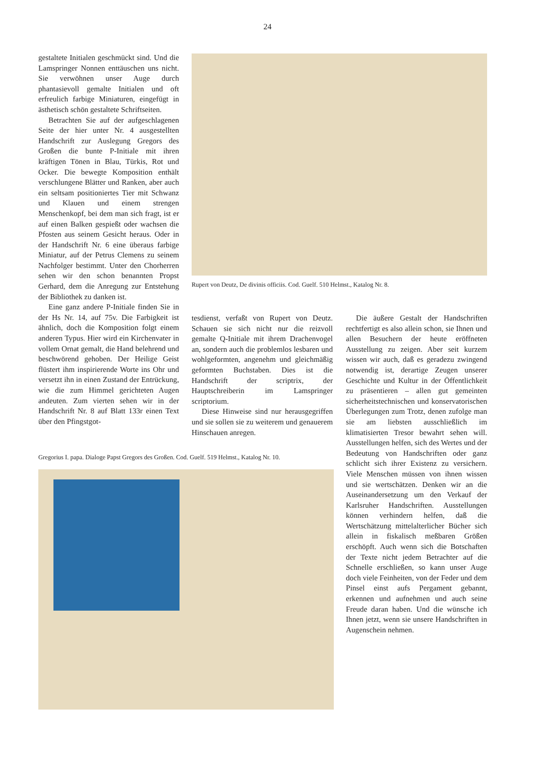24
gestaltete Initialen geschmückt sind. Und die Lamspringer Nonnen enttäuschen uns nicht. Sie verwöhnen unser Auge durch phantasievoll gemalte Initialen und oft erfreulich farbige Miniaturen, eingefügt in ästhetisch schön gestaltete Schriftseiten.
Betrachten Sie auf der aufgeschlagenen Seite der hier unter Nr. 4 ausgestellten Handschrift zur Auslegung Gregors des Großen die bunte P-Initiale mit ihren kräftigen Tönen in Blau, Türkis, Rot und Ocker. Die bewegte Komposition enthält verschlungene Blätter und Ranken, aber auch ein seltsam positioniertes Tier mit Schwanz und Klauen und einem strengen Menschenkopf, bei dem man sich fragt, ist er auf einen Balken gespießt oder wachsen die Pfosten aus seinem Gesicht heraus. Oder in der Handschrift Nr. 6 eine überaus farbige Miniatur, auf der Petrus Clemens zu seinem Nachfolger bestimmt. Unter den Chorherren sehen wir den schon benannten Propst Gerhard, dem die Anregung zur Entstehung der Bibliothek zu danken ist.
Eine ganz andere P-Initiale finden Sie in der Hs Nr. 14, auf 75v. Die Farbigkeit ist ähnlich, doch die Komposition folgt einem anderen Typus. Hier wird ein Kirchenvater in vollem Ornat gemalt, die Hand belehrend und beschwörend gehoben. Der Heilige Geist flüstert ihm inspirierende Worte ins Ohr und versetzt ihn in einen Zustand der Entrückung, wie die zum Himmel gerichteten Augen andeuten. Zum vierten sehen wir in der Handschrift Nr. 8 auf Blatt 133r einen Text über den Pfingstgot-
Rupert von Deutz, De divinis officiis. Cod. Guelf. 510 Helmst., Katalog Nr. 8.
tesdienst, verfaßt von Rupert von Deutz. Schauen sie sich nicht nur die reizvoll gemalte Q-Initiale mit ihrem Drachenvogel an, sondern auch die problemlos lesbaren und wohlgeformten, angenehm und gleichmäßig geformten Buchstaben. Dies ist die Handschrift der scriptrix, der Hauptschreiberin im Lamspringer scriptorium.
Diese Hinweise sind nur herausgegriffen und sie sollen sie zu weiterem und genauerem Hinschauen anregen.
Die äußere Gestalt der Handschriften rechtfertigt es also allein schon, sie Ihnen und allen Besuchern der heute eröffneten Ausstellung zu zeigen. Aber seit kurzem wissen wir auch, daß es geradezu zwingend notwendig ist, derartige Zeugen unserer Geschichte und Kultur in der Öffentlichkeit zu präsentieren – allen gut gemeinten sicherheitstechnischen und konservatorischen Überlegungen zum Trotz, denen zufolge man sie am liebsten ausschließlich im klimatisierten Tresor bewahrt sehen will. Ausstellungen helfen, sich des Wertes und der Bedeutung von Handschriften oder ganz schlicht sich ihrer Existenz zu versichern. Viele Menschen müssen von ihnen wissen und sie wertschätzen. Denken wir an die Auseinandersetzung um den Verkauf der Karlsruher Handschriften. Ausstellungen können verhindern helfen, daß die Wertschätzung mittelalterlicher Bücher sich allein in fiskalisch meßbaren Größen erschöpft. Auch wenn sich die Botschaften der Texte nicht jedem Betrachter auf die Schnelle erschließen, so kann unser Auge doch viele Feinheiten, von der Feder und dem Pinsel einst aufs Pergament gebannt, erkennen und aufnehmen und auch seine Freude daran haben. Und die wünsche ich Ihnen jetzt, wenn sie unsere Handschriften in Augenschein nehmen.
Gregorius I. papa. Dialoge Papst Gregors des Großen. Cod. Guelf. 519 Helmst., Katalog Nr. 10.